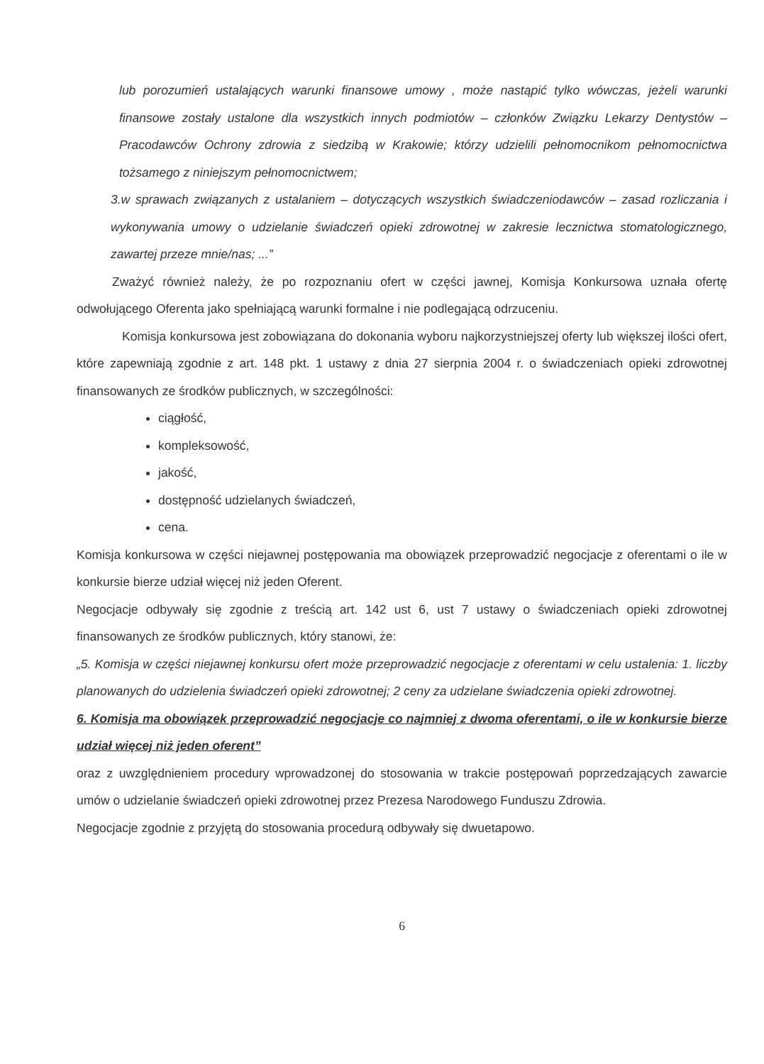lub porozumień ustalających warunki finansowe umowy , może nastąpić tylko wówczas, jeżeli warunki finansowe zostały ustalone dla wszystkich innych podmiotów – członków Związku Lekarzy Dentystów – Pracodawców Ochrony zdrowia z siedzibą w Krakowie; którzy udzielili pełnomocnikom pełnomocnictwa tożsamego z niniejszym pełnomocnictwem;
3.w sprawach związanych z ustalaniem – dotyczących wszystkich świadczeniodawców – zasad rozliczania i wykonywania umowy o udzielanie świadczeń opieki zdrowotnej w zakresie lecznictwa stomatologicznego, zawartej przeze mnie/nas; ...”
Zważyć również należy, że po rozpoznaniu ofert w części jawnej, Komisja Konkursowa uznała ofertę odwołującego Oferenta jako spełniającą warunki formalne i nie podlegającą odrzuceniu.
Komisja konkursowa jest zobowiązana do dokonania wyboru najkorzystniejszej oferty lub większej ilości ofert, które zapewniają zgodnie z art. 148 pkt. 1 ustawy z dnia 27 sierpnia 2004 r. o świadczeniach opieki zdrowotnej finansowanych ze środków publicznych, w szczególności:
ciągłość,
kompleksowość,
jakość,
dostępność udzielanych świadczeń,
cena.
Komisja konkursowa w części niejawnej postępowania ma obowiązek przeprowadzić negocjacje z oferentami o ile w konkursie bierze udział więcej niż jeden Oferent.
Negocjacje odbywały się zgodnie z treścią art. 142 ust 6, ust 7 ustawy o świadczeniach opieki zdrowotnej finansowanych ze środków publicznych, który stanowi, że:
„5. Komisja w części niejawnej konkursu ofert może przeprowadzić negocjacje z oferentami w celu ustalenia: 1. liczby planowanych do udzielenia świadczeń opieki zdrowotnej; 2 ceny za udzielane świadczenia opieki zdrowotnej.
6. Komisja ma obowiązek przeprowadzić negocjacje co najmniej z dwoma oferentami, o ile w konkursie bierze udział więcej niż jeden oferent”
oraz z uwzględnieniem procedury wprowadzonej do stosowania w trakcie postępowań poprzedzających zawarcie umów o udzielanie świadczeń opieki zdrowotnej przez Prezesa Narodowego Funduszu Zdrowia.
Negocjacje zgodnie z przyjętą do stosowania procedurą odbywały się dwuetapowo.
6